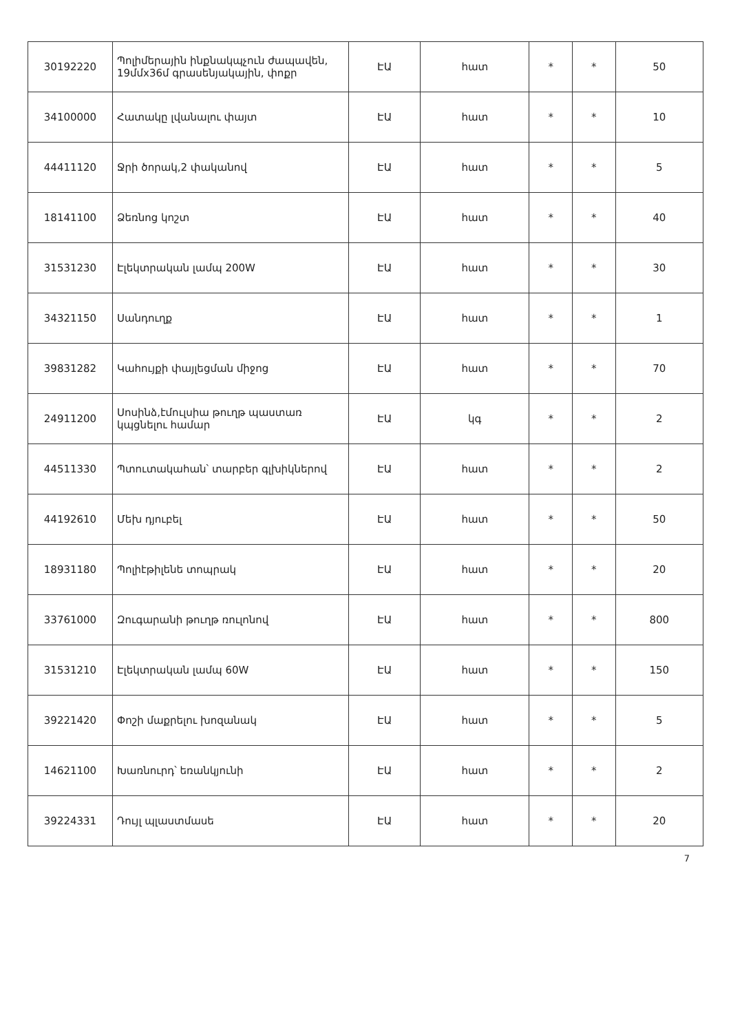| 30192220 | Պոլիմերային ինքնակպչուն ժապավեն, 19մմx36մ գրասենյակային, փոքր | ԷԱ | հատ | * | * | 50 |
| 34100000 | Հատակը լվանալու փայտ | ԷԱ | հատ | * | * | 10 |
| 44411120 | Ջրի ծորակ,2 փականով | ԷԱ | հատ | * | * | 5 |
| 18141100 | Ձեռնոց կոշտ | ԷԱ | հատ | * | * | 40 |
| 31531230 | Էլեկտրական լամպ 200W | ԷԱ | հատ | * | * | 30 |
| 34321150 | Սանդուղք | ԷԱ | հատ | * | * | 1 |
| 39831282 | Կահույքի փայլեցման միջոց | ԷԱ | հատ | * | * | 70 |
| 24911200 | Սոսինձ,էմուլսիա թուղթ պաստառ կպցնելու համար | ԷԱ | կգ | * | * | 2 |
| 44511330 | Պտուտակահան՝ տարբեր գլխիկներով | ԷԱ | հատ | * | * | 2 |
| 44192610 | Մեխ դյուբել | ԷԱ | հատ | * | * | 50 |
| 18931180 | Պոլիէթիլենե տոպրակ | ԷԱ | հատ | * | * | 20 |
| 33761000 | Զուգարանի թուղթ ռուլոնով | ԷԱ | հատ | * | * | 800 |
| 31531210 | Էլեկտրական լամպ 60W | ԷԱ | հատ | * | * | 150 |
| 39221420 | Փոշի մաքրելու խոզանակ | ԷԱ | հատ | * | * | 5 |
| 14621100 | Խառնուրդ՝ եռանկյունի | ԷԱ | հատ | * | * | 2 |
| 39224331 | Դույլ պլաստմասե | ԷԱ | հատ | * | * | 20 |
7